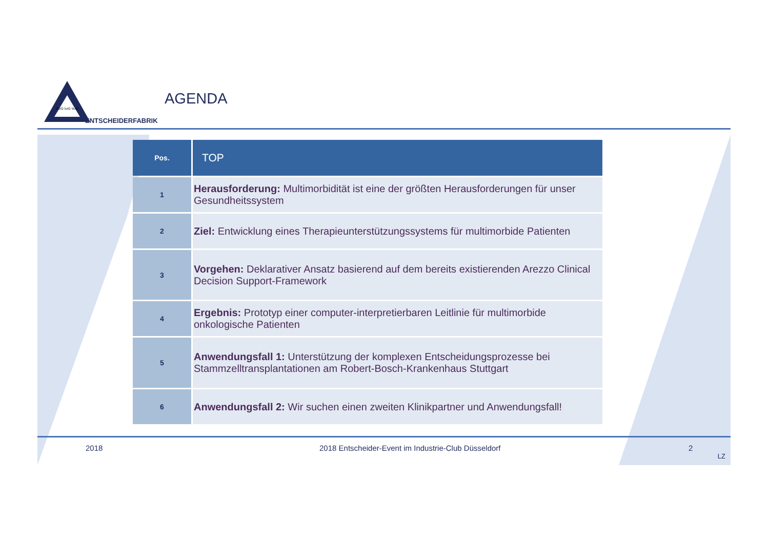QuiQ IuiQ VuiQ
ENTSCHEIDERFABRIK
AGENDA
| Pos. | TOP |
| --- | --- |
| 1 | Herausforderung: Multimorbidität ist eine der größten Herausforderungen für unser Gesundheitssystem |
| 2 | Ziel: Entwicklung eines Therapieunterstützungssystems für multimorbide Patienten |
| 3 | Vorgehen: Deklarativer Ansatz basierend auf dem bereits existierenden Arezzo Clinical Decision Support-Framework |
| 4 | Ergebnis: Prototyp einer computer-interpretierbaren Leitlinie für multimorbide onkologische Patienten |
| 5 | Anwendungsfall 1: Unterstützung der komplexen Entscheidungsprozesse bei Stammzelltransplantationen am Robert-Bosch-Krankenhaus Stuttgart |
| 6 | Anwendungsfall 2: Wir suchen einen zweiten Klinikpartner und Anwendungsfall! |
2018 2018 Entscheider-Event im Industrie-Club Düsseldorf 2
LZ